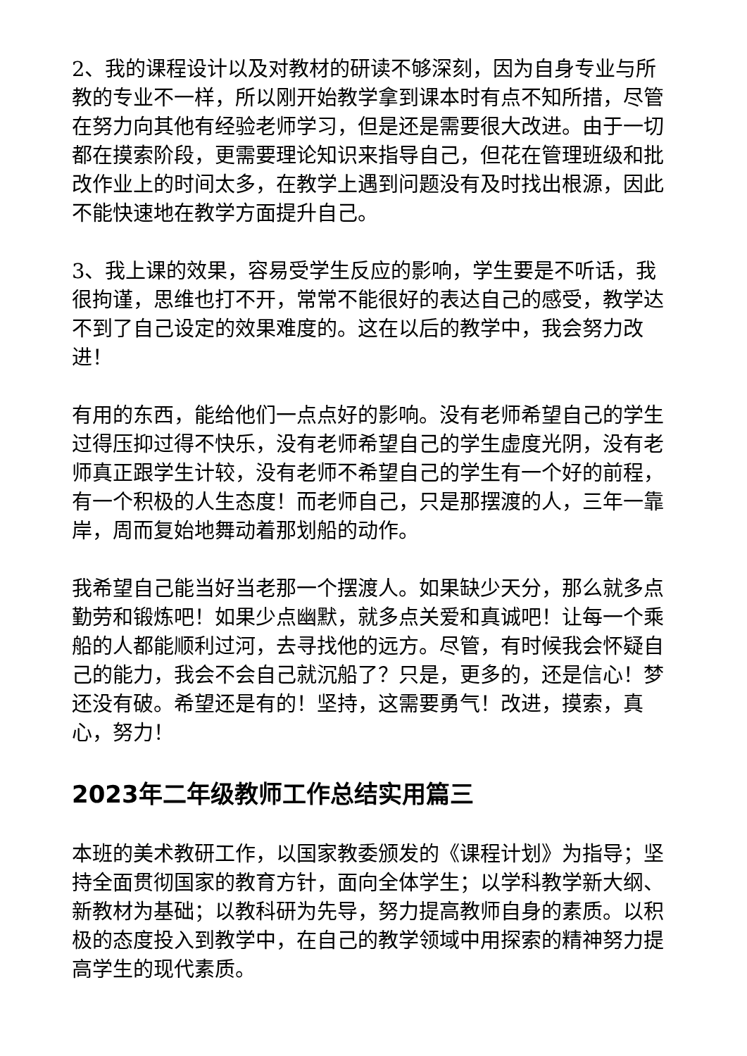2、我的课程设计以及对教材的研读不够深刻，因为自身专业与所教的专业不一样，所以刚开始教学拿到课本时有点不知所措，尽管在努力向其他有经验老师学习，但是还是需要很大改进。由于一切都在摸索阶段，更需要理论知识来指导自己，但花在管理班级和批改作业上的时间太多，在教学上遇到问题没有及时找出根源，因此不能快速地在教学方面提升自己。
3、我上课的效果，容易受学生反应的影响，学生要是不听话，我很拘谨，思维也打不开，常常不能很好的表达自己的感受，教学达不到了自己设定的效果难度的。这在以后的教学中，我会努力改进！
有用的东西，能给他们一点点好的影响。没有老师希望自己的学生过得压抑过得不快乐，没有老师希望自己的学生虚度光阴，没有老师真正跟学生计较，没有老师不希望自己的学生有一个好的前程，有一个积极的人生态度！而老师自己，只是那摆渡的人，三年一靠岸，周而复始地舞动着那划船的动作。
我希望自己能当好当老那一个摆渡人。如果缺少天分，那么就多点勤劳和锻炼吧！如果少点幽默，就多点关爱和真诚吧！让每一个乘船的人都能顺利过河，去寻找他的远方。尽管，有时候我会怀疑自己的能力，我会不会自己就沉船了？只是，更多的，还是信心！梦还没有破。希望还是有的！坚持，这需要勇气！改进，摸索，真心，努力！
2023年二年级教师工作总结实用篇三
本班的美术教研工作，以国家教委颁发的《课程计划》为指导；坚持全面贯彻国家的教育方针，面向全体学生；以学科教学新大纲、新教材为基础；以教科研为先导，努力提高教师自身的素质。以积极的态度投入到教学中，在自己的教学领域中用探索的精神努力提高学生的现代素质。